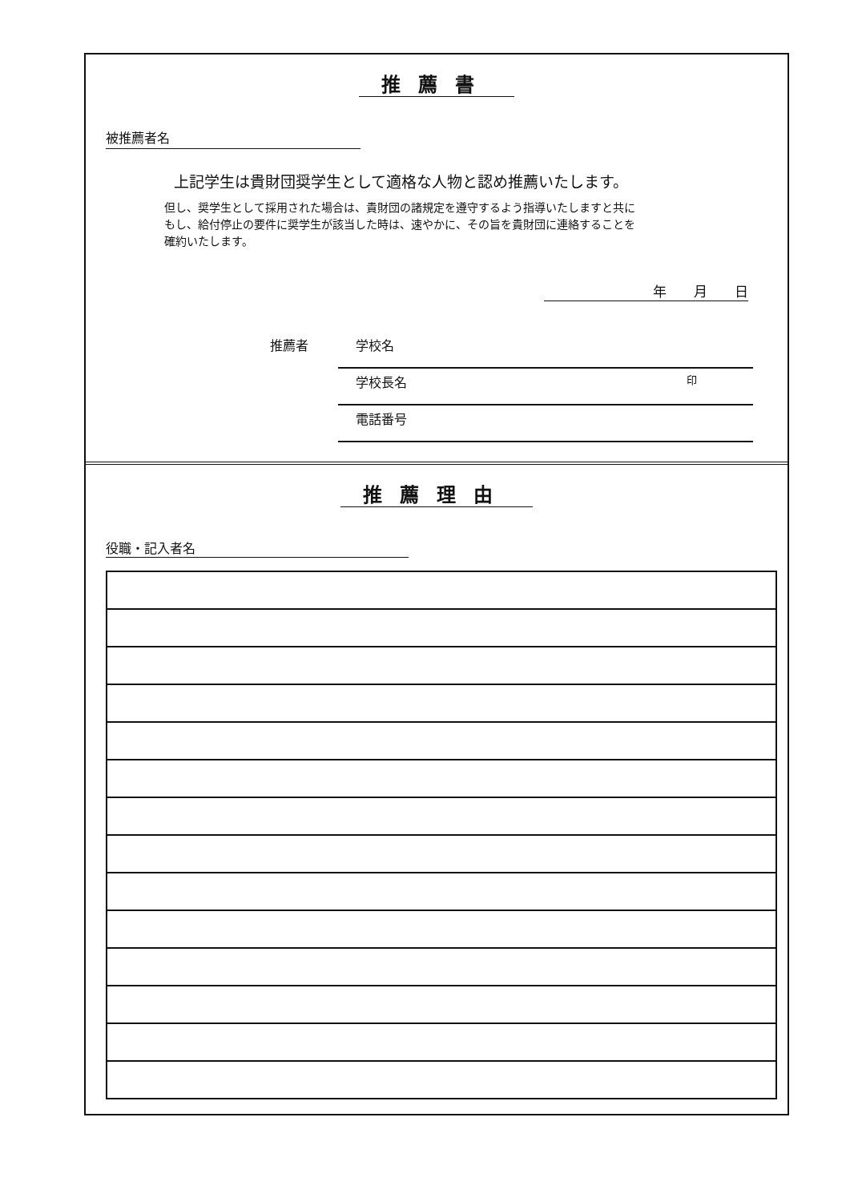推薦書
被推薦者名
上記学生は貴財団奨学生として適格な人物と認め推薦いたします。
但し、奨学生として採用された場合は、貴財団の諸規定を遵守するよう指導いたしますと共に
もし、給付停止の要件に奨学生が該当した時は、速やかに、その旨を貴財団に連絡することを
確約いたします。
年　　月　　日
推薦者
学校名
学校長名 印
電話番号
推薦理由
役職・記入者名